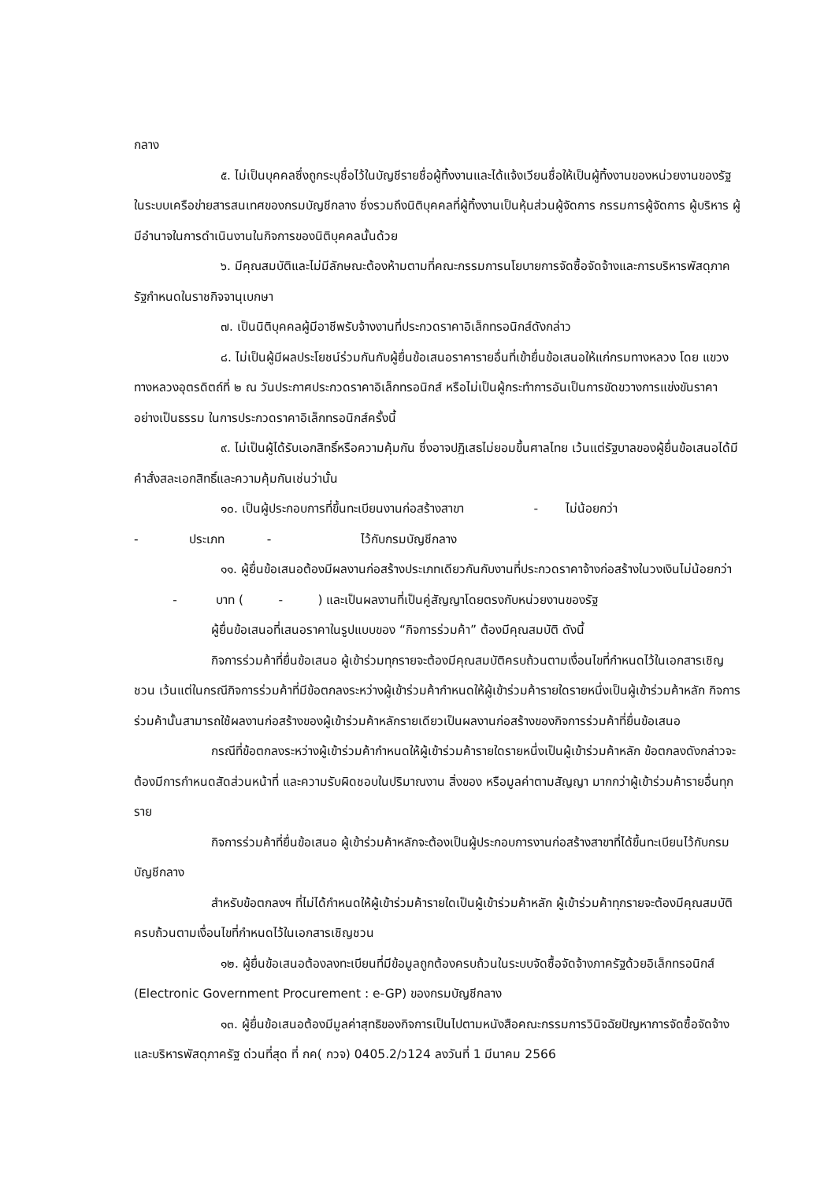กลาง
๕. ไม่เป็นบุคคลซึ่งถูกระบุชื่อไว้ในบัญชีรายชื่อผู้ทิ้งงานและได้แจ้งเวียนชื่อให้เป็นผู้ทิ้งงานของหน่วยงานของรัฐในระบบเครือข่ายสารสนเทศของกรมบัญชีกลาง ซึ่งรวมถึงนิติบุคคลที่ผู้ทิ้งงานเป็นหุ้นส่วนผู้จัดการ กรรมการผู้จัดการ ผู้บริหาร ผู้มีอำนาจในการดำเนินงานในกิจการของนิติบุคคลนั้นด้วย
๖. มีคุณสมบัติและไม่มีลักษณะต้องห้ามตามที่คณะกรรมการนโยบายการจัดซื้อจัดจ้างและการบริหารพัสดุภาครัฐกำหนดในราชกิจจานุเบกษา
๗. เป็นนิติบุคคลผู้มีอาชีพรับจ้างงานที่ประกวดราคาอิเล็กทรอนิกส์ดังกล่าว
๘. ไม่เป็นผู้มีผลประโยชน์ร่วมกันกับผู้ยื่นข้อเสนอราคารายอื่นที่เข้ายื่นข้อเสนอให้แก่กรมทางหลวง โดย แขวงทางหลวงอุตรดิตถ์ที่ ๒ ณ วันประกาศประกวดราคาอิเล็กทรอนิกส์ หรือไม่เป็นผู้กระทำการอันเป็นการขัดขวางการแข่งขันราคาอย่างเป็นธรรม ในการประกวดราคาอิเล็กทรอนิกส์ครั้งนี้
๙. ไม่เป็นผู้ได้รับเอกสิทธิ์หรือความคุ้มกัน ซึ่งอาจปฏิเสธไม่ยอมขึ้นศาลไทย เว้นแต่รัฐบาลของผู้ยื่นข้อเสนอได้มีคำสั่งสละเอกสิทธิ์และความคุ้มกันเช่นว่านั้น
๑๐. เป็นผู้ประกอบการที่ขึ้นทะเบียนงานก่อสร้างสาขา - ไม่น้อยกว่า
- ประเภท - ไว้กับกรมบัญชีกลาง
๑๑. ผู้ยื่นข้อเสนอต้องมีผลงานก่อสร้างประเภทเดียวกันกับงานที่ประกวดราคาจ้างก่อสร้างในวงเงินไม่น้อยกว่า - บาท ( - ) และเป็นผลงานที่เป็นคู่สัญญาโดยตรงกับหน่วยงานของรัฐ
ผู้ยื่นข้อเสนอที่เสนอราคาในรูปแบบของ “กิจการร่วมค้า” ต้องมีคุณสมบัติ ดังนี้
กิจการร่วมค้าที่ยื่นข้อเสนอ ผู้เข้าร่วมทุกรายจะต้องมีคุณสมบัติครบถ้วนตามเงื่อนไขที่กำหนดไว้ในเอกสารเชิญชวน เว้นแต่ในกรณีกิจการร่วมค้าที่มีข้อตกลงระหว่างผู้เข้าร่วมค้ากำหนดให้ผู้เข้าร่วมค้ารายใดรายหนึ่งเป็นผู้เข้าร่วมค้าหลัก กิจการร่วมค้านั้นสามารถใช้ผลงานก่อสร้างของผู้เข้าร่วมค้าหลักรายเดียวเป็นผลงานก่อสร้างของกิจการร่วมค้าที่ยื่นข้อเสนอ
กรณีที่ข้อตกลงระหว่างผู้เข้าร่วมค้ากำหนดให้ผู้เข้าร่วมค้ารายใดรายหนึ่งเป็นผู้เข้าร่วมค้าหลัก ข้อตกลงดังกล่าวจะต้องมีการกำหนดสัดส่วนหน้าที่ และความรับผิดชอบในปริมาณงาน สิ่งของ หรือมูลค่าตามสัญญา มากกว่าผู้เข้าร่วมค้ารายอื่นทุกราย
กิจการร่วมค้าที่ยื่นข้อเสนอ ผู้เข้าร่วมค้าหลักจะต้องเป็นผู้ประกอบการงานก่อสร้างสาขาที่ได้ขึ้นทะเบียนไว้กับกรมบัญชีกลาง
สำหรับข้อตกลงฯ ที่ไม่ได้กำหนดให้ผู้เข้าร่วมค้ารายใดเป็นผู้เข้าร่วมค้าหลัก ผู้เข้าร่วมค้าทุกรายจะต้องมีคุณสมบัติครบถ้วนตามเงื่อนไขที่กำหนดไว้ในเอกสารเชิญชวน
๑๒. ผู้ยื่นข้อเสนอต้องลงทะเบียนที่มีข้อมูลถูกต้องครบถ้วนในระบบจัดซื้อจัดจ้างภาครัฐด้วยอิเล็กทรอนิกส์ (Electronic Government Procurement : e-GP) ของกรมบัญชีกลาง
๑๓. ผู้ยื่นข้อเสนอต้องมีมูลค่าสุทธิของกิจการเป็นไปตามหนังสือคณะกรรมการวินิจฉัยปัญหาการจัดซื้อจัดจ้างและบริหารพัสดุภาครัฐ ด่วนที่สุด ที่ กค( กวจ) 0405.2/ว124 ลงวันที่ 1 มีนาคม 2566